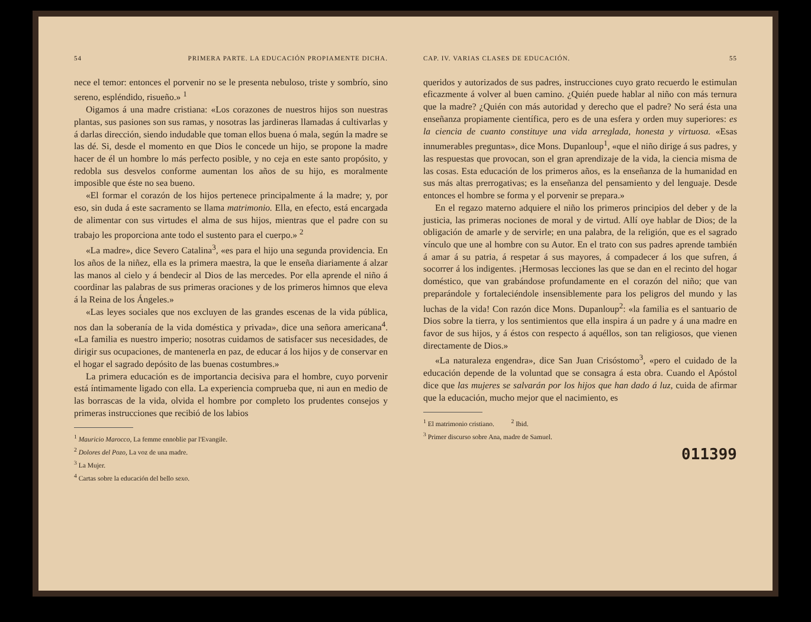54 PRIMERA PARTE. LA EDUCACIÓN PROPIAMENTE DICHA.
nece el temor: entonces el porvenir no se le presenta nebuloso, triste y sombrío, sino sereno, espléndido, risueño.» <sup>1</sup>
Oigamos á una madre cristiana: «Los corazones de nuestros hijos son nuestras plantas, sus pasiones son sus ramas, y nosotras las jardineras llamadas á cultivarlas y á darlas dirección, siendo indudable que toman ellos buena ó mala, según la madre se las dé. Si, desde el momento en que Dios le concede un hijo, se propone la madre hacer de él un hombre lo más perfecto posible, y no ceja en este santo propósito, y redobla sus desvelos conforme aumentan los años de su hijo, es moralmente imposible que éste no sea bueno.
«El formar el corazón de los hijos pertenece principalmente á la madre; y, por eso, sin duda á este sacramento se llama matrimonio. Ella, en efecto, está encargada de alimentar con sus virtudes el alma de sus hijos, mientras que el padre con su trabajo les proporciona ante todo el sustento para el cuerpo.» <sup>2</sup>
«La madre», dice Severo Catalina<sup>3</sup>, «es para el hijo una segunda providencia. En los años de la niñez, ella es la primera maestra, la que le enseña diariamente á alzar las manos al cielo y á bendecir al Dios de las mercedes. Por ella aprende el niño á coordinar las palabras de sus primeras oraciones y de los primeros himnos que eleva á la Reina de los Ángeles.»
«Las leyes sociales que nos excluyen de las grandes escenas de la vida pública, nos dan la soberanía de la vida doméstica y privada», dice una señora americana<sup>4</sup>. «La familia es nuestro imperio; nosotras cuidamos de satisfacer sus necesidades, de dirigir sus ocupaciones, de mantenerla en paz, de educar á los hijos y de conservar en el hogar el sagrado depósito de las buenas costumbres.»
La primera educación es de importancia decisiva para el hombre, cuyo porvenir está íntimamente ligado con ella. La experiencia comprueba que, ni aun en medio de las borrascas de la vida, olvida el hombre por completo los prudentes consejos y primeras instrucciones que recibió de los labios
<sup>1</sup> Mauricio Marocco, La femme ennoblie par l'Evangile.
<sup>2</sup> Dolores del Pozo, La voz de una madre.
<sup>3</sup> La Mujer.
<sup>4</sup> Cartas sobre la educación del bello sexo.
CAP. IV. VARIAS CLASES DE EDUCACIÓN. 55
queridos y autorizados de sus padres, instrucciones cuyo grato recuerdo le estimulan eficazmente á volver al buen camino. ¿Quién puede hablar al niño con más ternura que la madre? ¿Quién con más autoridad y derecho que el padre? No será ésta una enseñanza propiamente científica, pero es de una esfera y orden muy superiores: es la ciencia de cuanto constituye una vida arreglada, honesta y virtuosa. «Esas innumerables preguntas», dice Mons. Dupanloup<sup>1</sup>, «que el niño dirige á sus padres, y las respuestas que provocan, son el gran aprendizaje de la vida, la ciencia misma de las cosas. Esta educación de los primeros años, es la enseñanza de la humanidad en sus más altas prerrogativas; es la enseñanza del pensamiento y del lenguaje. Desde entonces el hombre se forma y el porvenir se prepara.»
En el regazo materno adquiere el niño los primeros principios del deber y de la justicia, las primeras nociones de moral y de virtud. Allí oye hablar de Dios; de la obligación de amarle y de servirle; en una palabra, de la religión, que es el sagrado vínculo que une al hombre con su Autor. En el trato con sus padres aprende también á amar á su patria, á respetar á sus mayores, á compadecer á los que sufren, á socorrer á los indigentes. ¡Hermosas lecciones las que se dan en el recinto del hogar doméstico, que van grabándose profundamente en el corazón del niño; que van preparándole y fortaleciéndole insensiblemente para los peligros del mundo y las luchas de la vida! Con razón dice Mons. Dupanloup<sup>2</sup>: «la familia es el santuario de Dios sobre la tierra, y los sentimientos que ella inspira á un padre y á una madre en favor de sus hijos, y á éstos con respecto á aquéllos, son tan religiosos, que vienen directamente de Dios.»
«La naturaleza engendra», dice San Juan Crisóstomo<sup>3</sup>, «pero el cuidado de la educación depende de la voluntad que se consagra á esta obra. Cuando el Apóstol dice que las mujeres se salvarán por los hijos que han dado á luz, cuida de afirmar que la educación, mucho mejor que el nacimiento, es
<sup>1</sup> El matrimonio cristiano. <sup>2</sup> Ibid.
<sup>3</sup> Primer discurso sobre Ana, madre de Samuel.
011399